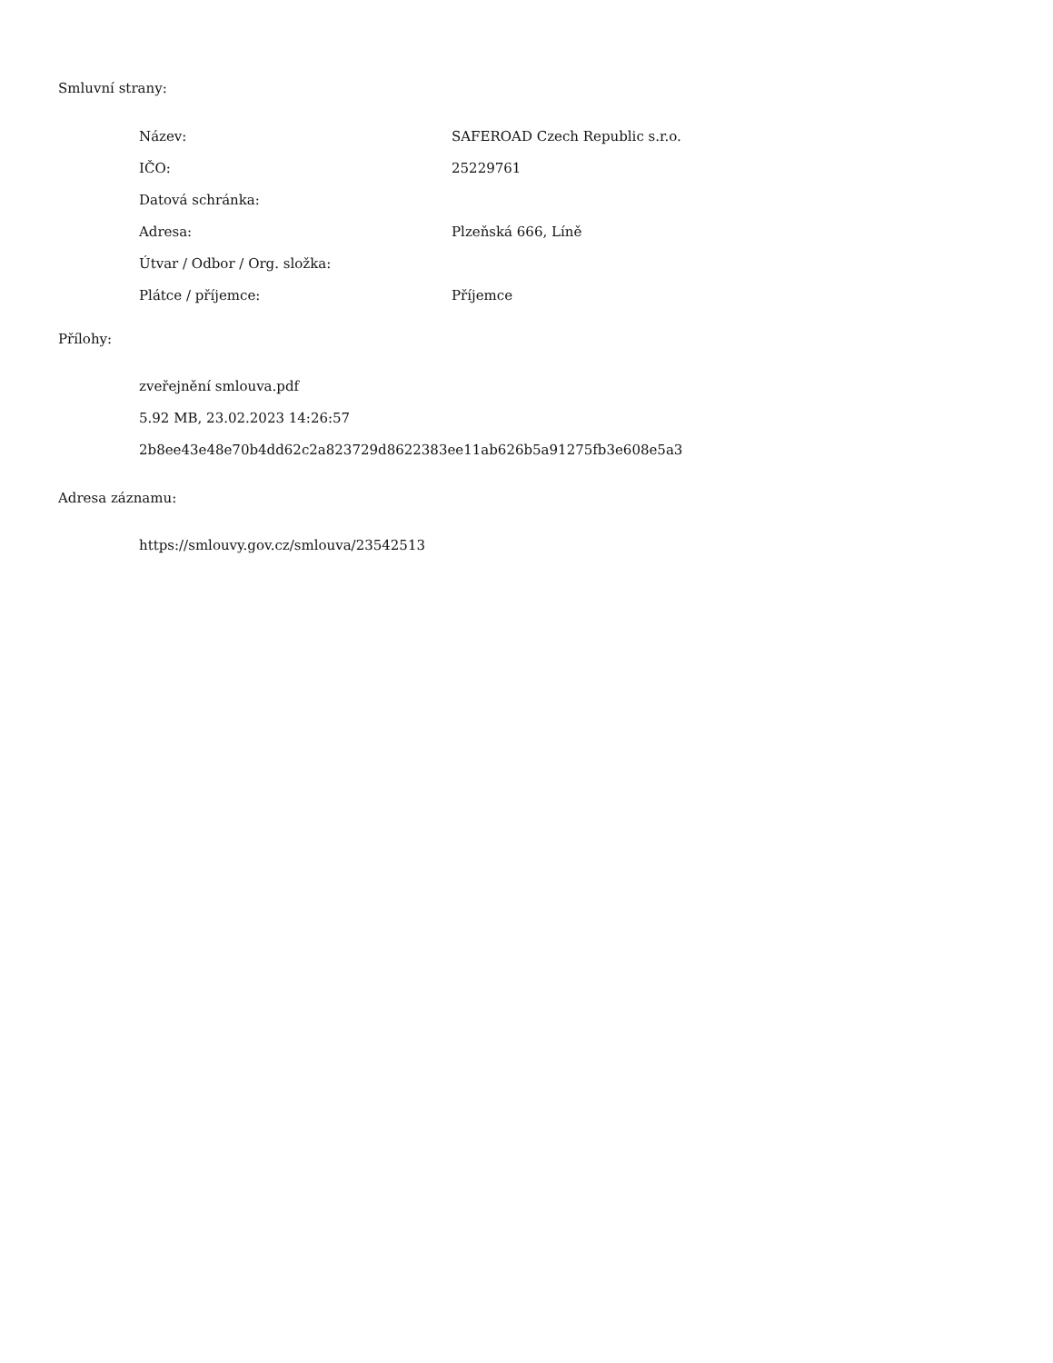Smluvní strany:
| Název: | SAFEROAD Czech Republic s.r.o. |
| IČO: | 25229761 |
| Datová schránka: | |
| Adresa: | Plzeňská 666, Líně |
| Útvar / Odbor / Org. složka: | |
| Plátce / příjemce: | Příjemce |
Přílohy:
zveřejnění smlouva.pdf
5.92 MB, 23.02.2023 14:26:57
2b8ee43e48e70b4dd62c2a823729d8622383ee11ab626b5a91275fb3e608e5a3
Adresa záznamu:
https://smlouvy.gov.cz/smlouva/23542513